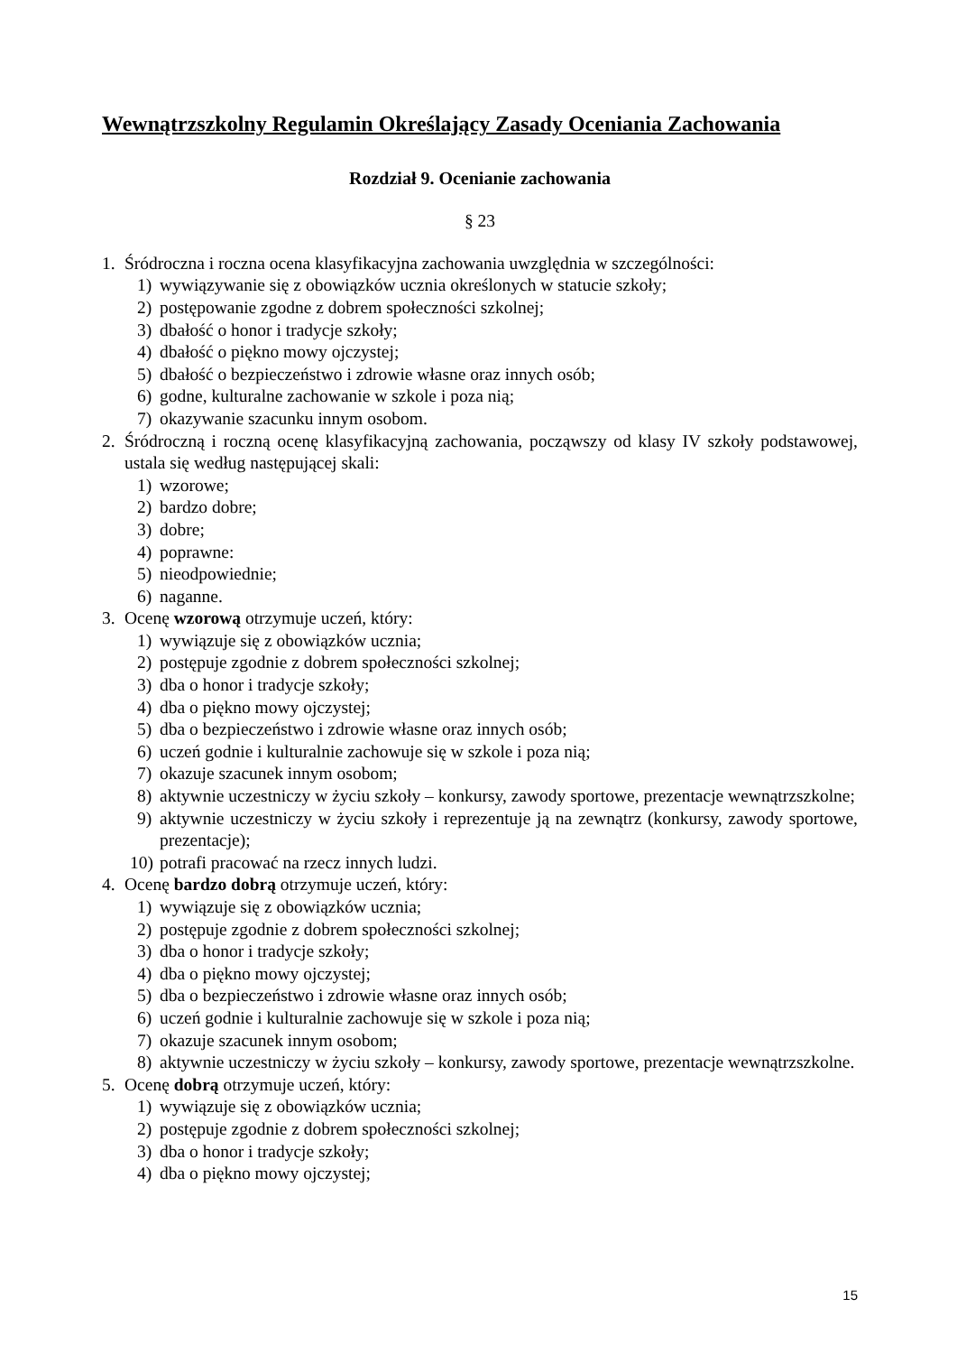Wewnątrzszkolny Regulamin Określający Zasady Oceniania Zachowania
Rozdział 9. Ocenianie zachowania
§ 23
1. Śródroczna i roczna ocena klasyfikacyjna zachowania uwzględnia w szczególności:
1) wywiązywanie się z obowiązków ucznia określonych w statucie szkoły;
2) postępowanie zgodne z dobrem społeczności szkolnej;
3) dbałość o honor i tradycje szkoły;
4) dbałość o piękno mowy ojczystej;
5) dbałość o bezpieczeństwo i zdrowie własne oraz innych osób;
6) godne, kulturalne zachowanie w szkole i poza nią;
7) okazywanie szacunku innym osobom.
2. Śródroczną i roczną ocenę klasyfikacyjną zachowania, począwszy od klasy IV szkoły podstawowej, ustala się według następującej skali:
1) wzorowe;
2) bardzo dobre;
3) dobre;
4) poprawne:
5) nieodpowiednie;
6) naganne.
3. Ocenę wzorową otrzymuje uczeń, który:
1) wywiązuje się z obowiązków ucznia;
2) postępuje zgodnie z dobrem społeczności szkolnej;
3) dba o honor i tradycje szkoły;
4) dba o piękno mowy ojczystej;
5) dba o bezpieczeństwo i zdrowie własne oraz innych osób;
6) uczeń godnie i kulturalnie zachowuje się w szkole i poza nią;
7) okazuje szacunek innym osobom;
8) aktywnie uczestniczy w życiu szkoły – konkursy, zawody sportowe, prezentacje wewnątrzszkolne;
9) aktywnie uczestniczy w życiu szkoły i reprezentuje ją na zewnątrz (konkursy, zawody sportowe, prezentacje);
10) potrafi pracować na rzecz innych ludzi.
4. Ocenę bardzo dobrą otrzymuje uczeń, który:
1) wywiązuje się z obowiązków ucznia;
2) postępuje zgodnie z dobrem społeczności szkolnej;
3) dba o honor i tradycje szkoły;
4) dba o piękno mowy ojczystej;
5) dba o bezpieczeństwo i zdrowie własne oraz innych osób;
6) uczeń godnie i kulturalnie zachowuje się w szkole i poza nią;
7) okazuje szacunek innym osobom;
8) aktywnie uczestniczy w życiu szkoły – konkursy, zawody sportowe, prezentacje wewnątrzszkolne.
5. Ocenę dobrą otrzymuje uczeń, który:
1) wywiązuje się z obowiązków ucznia;
2) postępuje zgodnie z dobrem społeczności szkolnej;
3) dba o honor i tradycje szkoły;
4) dba o piękno mowy ojczystej;
15